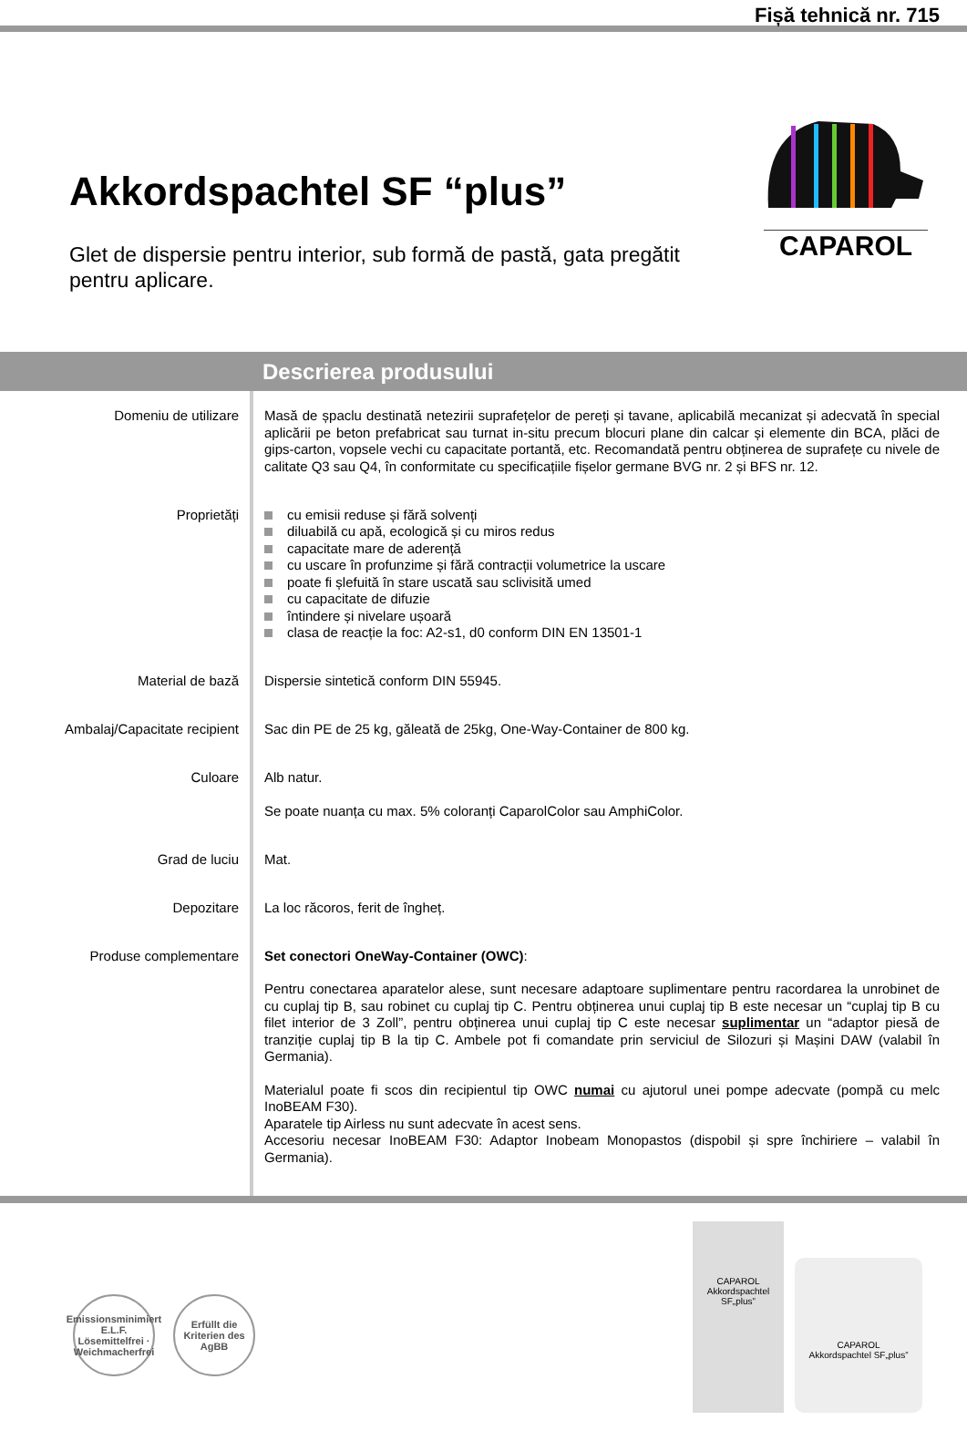Fișă tehnică nr. 715
Akkordspachtel SF “plus”
Glet de dispersie pentru interior, sub formă de pastă, gata pregătit pentru aplicare.
CAPAROL
Descrierea produsului
Domeniu de utilizare
Masă de șpaclu destinată netezirii suprafețelor de pereți și tavane, aplicabilă mecanizat și adecvată în special aplicării pe beton prefabricat sau turnat in-situ precum blocuri plane din calcar și elemente din BCA, plăci de gips-carton, vopsele vechi cu capacitate portantă, etc. Recomandată pentru obținerea de suprafețe cu nivele de calitate Q3 sau Q4, în conformitate cu specificațiile fișelor germane BVG nr. 2 și BFS nr. 12.
Proprietăți
cu emisii reduse și fără solvenți
diluabilă cu apă, ecologică și cu miros redus
capacitate mare de aderență
cu uscare în profunzime și fără contracții volumetrice la uscare
poate fi șlefuită în stare uscată sau sclivisită umed
cu capacitate de difuzie
întindere și nivelare ușoară
clasa de reacție la foc: A2-s1, d0 conform DIN EN 13501-1
Material de bază
Dispersie sintetică conform DIN 55945.
Ambalaj/Capacitate recipient
Sac din PE de 25 kg, găleată de 25kg, One-Way-Container de 800 kg.
Culoare
Alb natur.
Se poate nuanța cu max. 5% coloranți CaparolColor sau AmphiColor.
Grad de luciu
Mat.
Depozitare
La loc răcoros, ferit de îngheț.
Produse complementare
Set conectori OneWay-Container (OWC):
Pentru conectarea aparatelor alese, sunt necesare adaptoare suplimentare pentru racordarea la unrobinet de cu cuplaj tip B, sau robinet cu cuplaj tip C. Pentru obținerea unui cuplaj tip B este necesar un “cuplaj tip B cu filet interior de 3 Zoll”, pentru obținerea unui cuplaj tip C este necesar suplimentar un “adaptor piesă de tranziție cuplaj tip B la tip C. Ambele pot fi comandate prin serviciul de Silozuri și Mașini DAW (valabil în Germania).
Materialul poate fi scos din recipientul tip OWC numai cu ajutorul unei pompe adecvate (pompă cu melc InoBEAM F30).
Aparatele tip Airless nu sunt adecvate în acest sens.
Accesoriu necesar InoBEAM F30: Adaptor Inobeam Monopastos (dispobil și spre închiriere – valabil în Germania).
Emissionsminimiert
E.L.F.
Lösemittelfrei · Weichmacherfrei
Erfüllt die
Kriterien des
AgBB
CAPAROL
Akkordspachtel SF„plus”
CAPAROL
Akkordspachtel SF„plus”